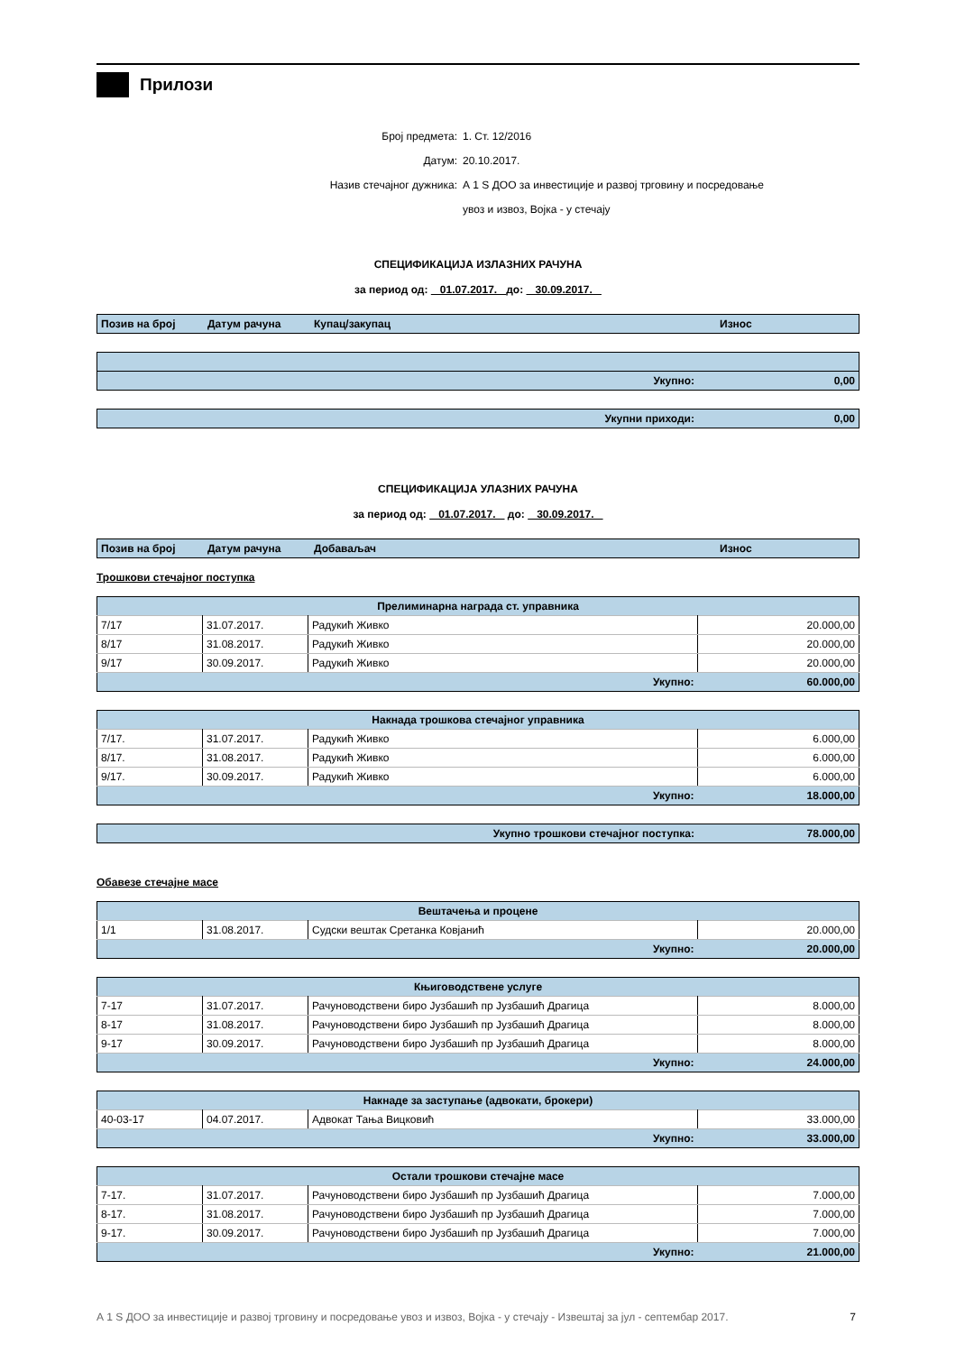Прилози
Број предмета: 1. Ст. 12/2016
Датум: 20.10.2017.
Назив стечајног дужника: А 1 S ДОО за инвестиције и развој трговину и посредовање
увоз и извоз, Војка - у стечају
СПЕЦИФИКАЦИЈА ИЗЛАЗНИХ РАЧУНА
за период од: 01.07.2017. до: 30.09.2017.
| Позив на број | Датум рачуна | Купац/закупац | Износ |
| Укупно: | 0,00 |
| Укупни приходи: | 0,00 |
СПЕЦИФИКАЦИЈА УЛАЗНИХ РАЧУНА
за период од: 01.07.2017. до: 30.09.2017.
| Позив на број | Датум рачуна | Добаваљач | Износ |
Трошкови стечајног поступка
| Прелиминарна награда ст. управника | | | |
| 7/17 | 31.07.2017. | Радукић Живко | 20.000,00 |
| 8/17 | 31.08.2017. | Радукић Живко | 20.000,00 |
| 9/17 | 30.09.2017. | Радукић Живко | 20.000,00 |
| Укупно: | | | 60.000,00 |
| Накнада трошкова стечајног управника | | | |
| 7/17. | 31.07.2017. | Радукић Живко | 6.000,00 |
| 8/17. | 31.08.2017. | Радукић Живко | 6.000,00 |
| 9/17. | 30.09.2017. | Радукић Живко | 6.000,00 |
| Укупно: | | | 18.000,00 |
| Укупно трошкови стечајног поступка: | 78.000,00 |
Обавезе стечајне масе
| Вештачења и процене | | | |
| 1/1 | 31.08.2017. | Судски вештак Сретанка Ковјанић | 20.000,00 |
| Укупно: | | | 20.000,00 |
| Књиговодствене услуге | | | |
| 7-17 | 31.07.2017. | Рачуноводствени биро Јузбашић пр Јузбашић Драгица | 8.000,00 |
| 8-17 | 31.08.2017. | Рачуноводствени биро Јузбашић пр Јузбашић Драгица | 8.000,00 |
| 9-17 | 30.09.2017. | Рачуноводствени биро Јузбашић пр Јузбашић Драгица | 8.000,00 |
| Укупно: | | | 24.000,00 |
| Накнаде за заступање (адвокати, брокери) | | | |
| 40-03-17 | 04.07.2017. | Адвокат Тања Вицковић | 33.000,00 |
| Укупно: | | | 33.000,00 |
| Остали трошкови стечајне масе | | | |
| 7-17. | 31.07.2017. | Рачуноводствени биро Јузбашић пр Јузбашић Драгица | 7.000,00 |
| 8-17. | 31.08.2017. | Рачуноводствени биро Јузбашић пр Јузбашић Драгица | 7.000,00 |
| 9-17. | 30.09.2017. | Рачуноводствени биро Јузбашић пр Јузбашић Драгица | 7.000,00 |
| Укупно: | | | 21.000,00 |
А 1 S ДОО за инвестиције и развој трговину и посредовање увоз и извоз, Војка - у стечају - Извештај за јул - септембар 2017. 7